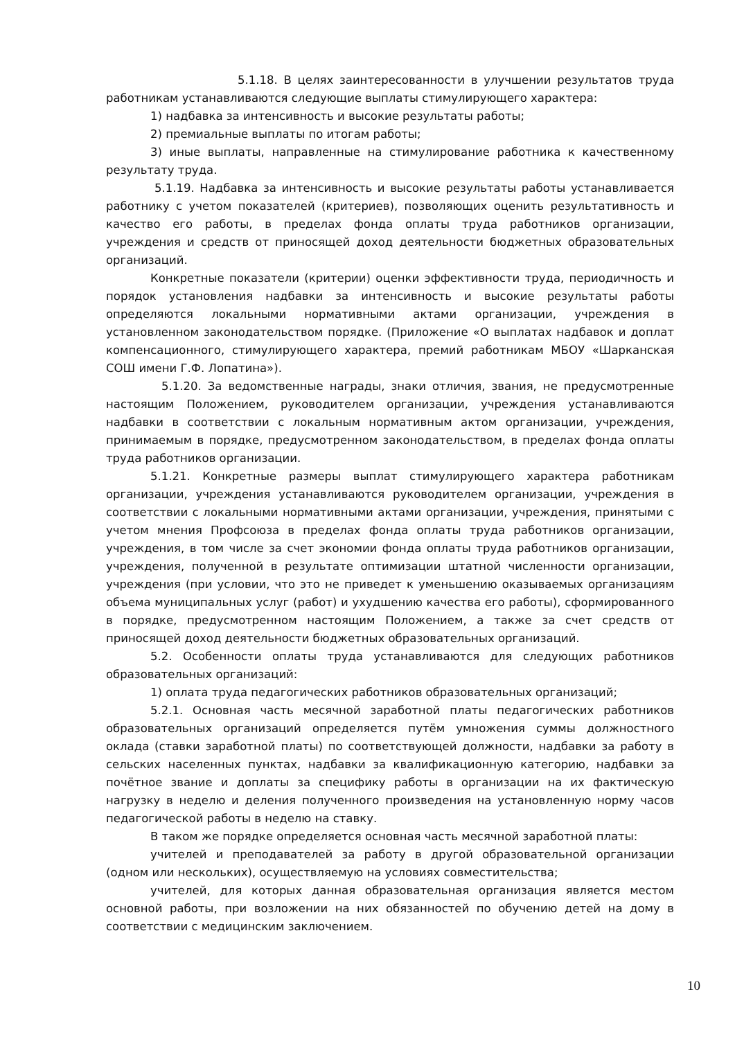5.1.18. В целях заинтересованности в улучшении результатов труда работникам устанавливаются следующие выплаты стимулирующего характера:
1) надбавка за интенсивность и высокие результаты работы;
2) премиальные выплаты по итогам работы;
3) иные выплаты, направленные на стимулирование работника к качественному результату труда.
5.1.19. Надбавка за интенсивность и высокие результаты работы устанавливается работнику с учетом показателей (критериев), позволяющих оценить результативность и качество его работы, в пределах фонда оплаты труда работников организации, учреждения и средств от приносящей доход деятельности бюджетных образовательных организаций.
Конкретные показатели (критерии) оценки эффективности труда, периодичность и порядок установления надбавки за интенсивность и высокие результаты работы определяются локальными нормативными актами организации, учреждения в установленном законодательством порядке. (Приложение «О выплатах надбавок и доплат компенсационного, стимулирующего характера, премий работникам МБОУ «Шарканская СОШ имени Г.Ф. Лопатина»).
5.1.20. За ведомственные награды, знаки отличия, звания, не предусмотренные настоящим Положением, руководителем организации, учреждения устанавливаются надбавки в соответствии с локальным нормативным актом организации, учреждения, принимаемым в порядке, предусмотренном законодательством, в пределах фонда оплаты труда работников организации.
5.1.21. Конкретные размеры выплат стимулирующего характера работникам организации, учреждения устанавливаются руководителем организации, учреждения в соответствии с локальными нормативными актами организации, учреждения, принятыми с учетом мнения Профсоюза в пределах фонда оплаты труда работников организации, учреждения, в том числе за счет экономии фонда оплаты труда работников организации, учреждения, полученной в результате оптимизации штатной численности организации, учреждения (при условии, что это не приведет к уменьшению оказываемых организациям объема муниципальных услуг (работ) и ухудшению качества его работы), сформированного в порядке, предусмотренном настоящим Положением, а также за счет средств от приносящей доход деятельности бюджетных образовательных организаций.
5.2. Особенности оплаты труда устанавливаются для следующих работников образовательных организаций:
1) оплата труда педагогических работников образовательных организаций;
5.2.1. Основная часть месячной заработной платы педагогических работников образовательных организаций определяется путём умножения суммы должностного оклада (ставки заработной платы) по соответствующей должности, надбавки за работу в сельских населенных пунктах, надбавки за квалификационную категорию, надбавки за почётное звание и доплаты за специфику работы в организации на их фактическую нагрузку в неделю и деления полученного произведения на установленную норму часов педагогической работы в неделю на ставку.
В таком же порядке определяется основная часть месячной заработной платы:
учителей и преподавателей за работу в другой образовательной организации (одном или нескольких), осуществляемую на условиях совместительства;
учителей, для которых данная образовательная организация является местом основной работы, при возложении на них обязанностей по обучению детей на дому в соответствии с медицинским заключением.
10